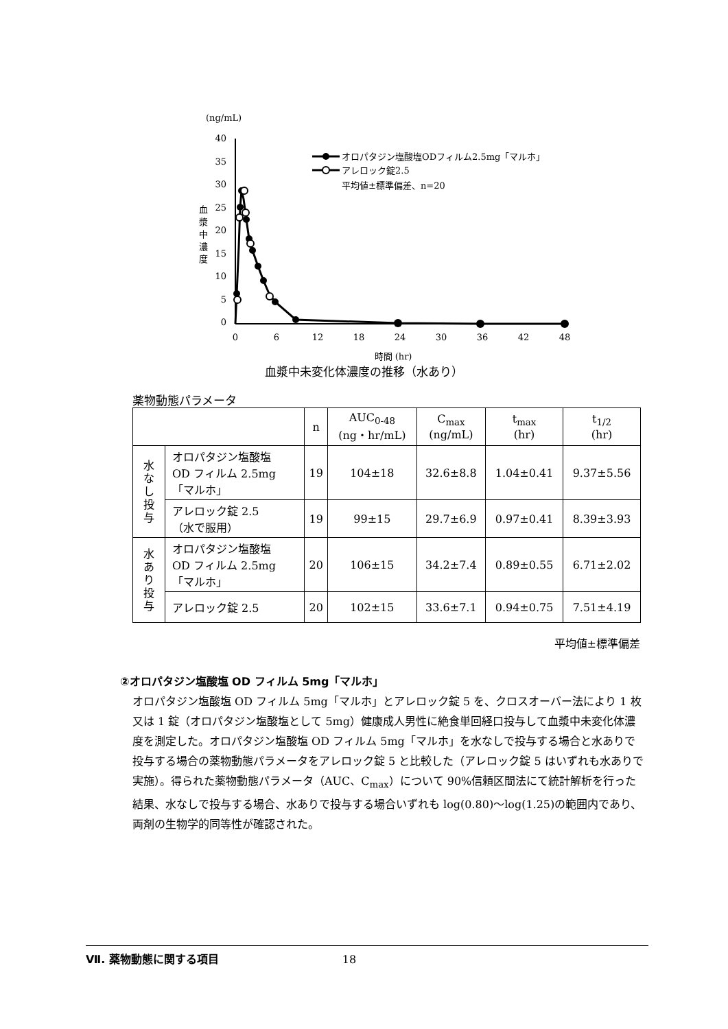(ng/mL)
40
35
30
25
20
15
10
5
0
0
6
12
18
24
30
36
42
48
時間 (hr)
血
漿
中
濃
度
オロパタジン塩酸塩ODフィルム2.5mg「マルホ」
アレロック錠2.5
平均値±標準偏差、n=20
血漿中未変化体濃度の推移（水あり）
薬物動態パラメータ
| | | n | AUC<sub>0-48</sub> (ng・hr/mL) | C<sub>max</sub> (ng/mL) | t<sub>max</sub> (hr) | t<sub>1/2</sub> (hr) |
| --- | --- | --- | --- | --- | --- | --- |
| 水 な し 投 与 | オロパタジン塩酸塩 OD フィルム 2.5mg 「マルホ」 | 19 | 104±18 | 32.6±8.8 | 1.04±0.41 | 9.37±5.56 |
| | アレロック錠 2.5 （水で服用） | 19 | 99±15 | 29.7±6.9 | 0.97±0.41 | 8.39±3.93 |
| 水 あ り 投 与 | オロパタジン塩酸塩 OD フィルム 2.5mg 「マルホ」 | 20 | 106±15 | 34.2±7.4 | 0.89±0.55 | 6.71±2.02 |
| | アレロック錠 2.5 | 20 | 102±15 | 33.6±7.1 | 0.94±0.75 | 7.51±4.19 |
平均値±標準偏差
②オロパタジン塩酸塩 OD フィルム 5mg「マルホ」
オロパタジン塩酸塩 OD フィルム 5mg「マルホ」とアレロック錠 5 を、クロスオーバー法により 1 枚又は 1 錠（オロパタジン塩酸塩として 5mg）健康成人男性に絶食単回経口投与して血漿中未変化体濃度を測定した。オロパタジン塩酸塩 OD フィルム 5mg「マルホ」を水なしで投与する場合と水ありで投与する場合の薬物動態パラメータをアレロック錠 5 と比較した（アレロック錠 5 はいずれも水ありで実施）。得られた薬物動態パラメータ（AUC、C<sub>max</sub>）について 90%信頼区間法にて統計解析を行った結果、水なしで投与する場合、水ありで投与する場合いずれも log(0.80)～log(1.25)の範囲内であり、両剤の生物学的同等性が確認された。
Ⅶ. 薬物動態に関する項目 18